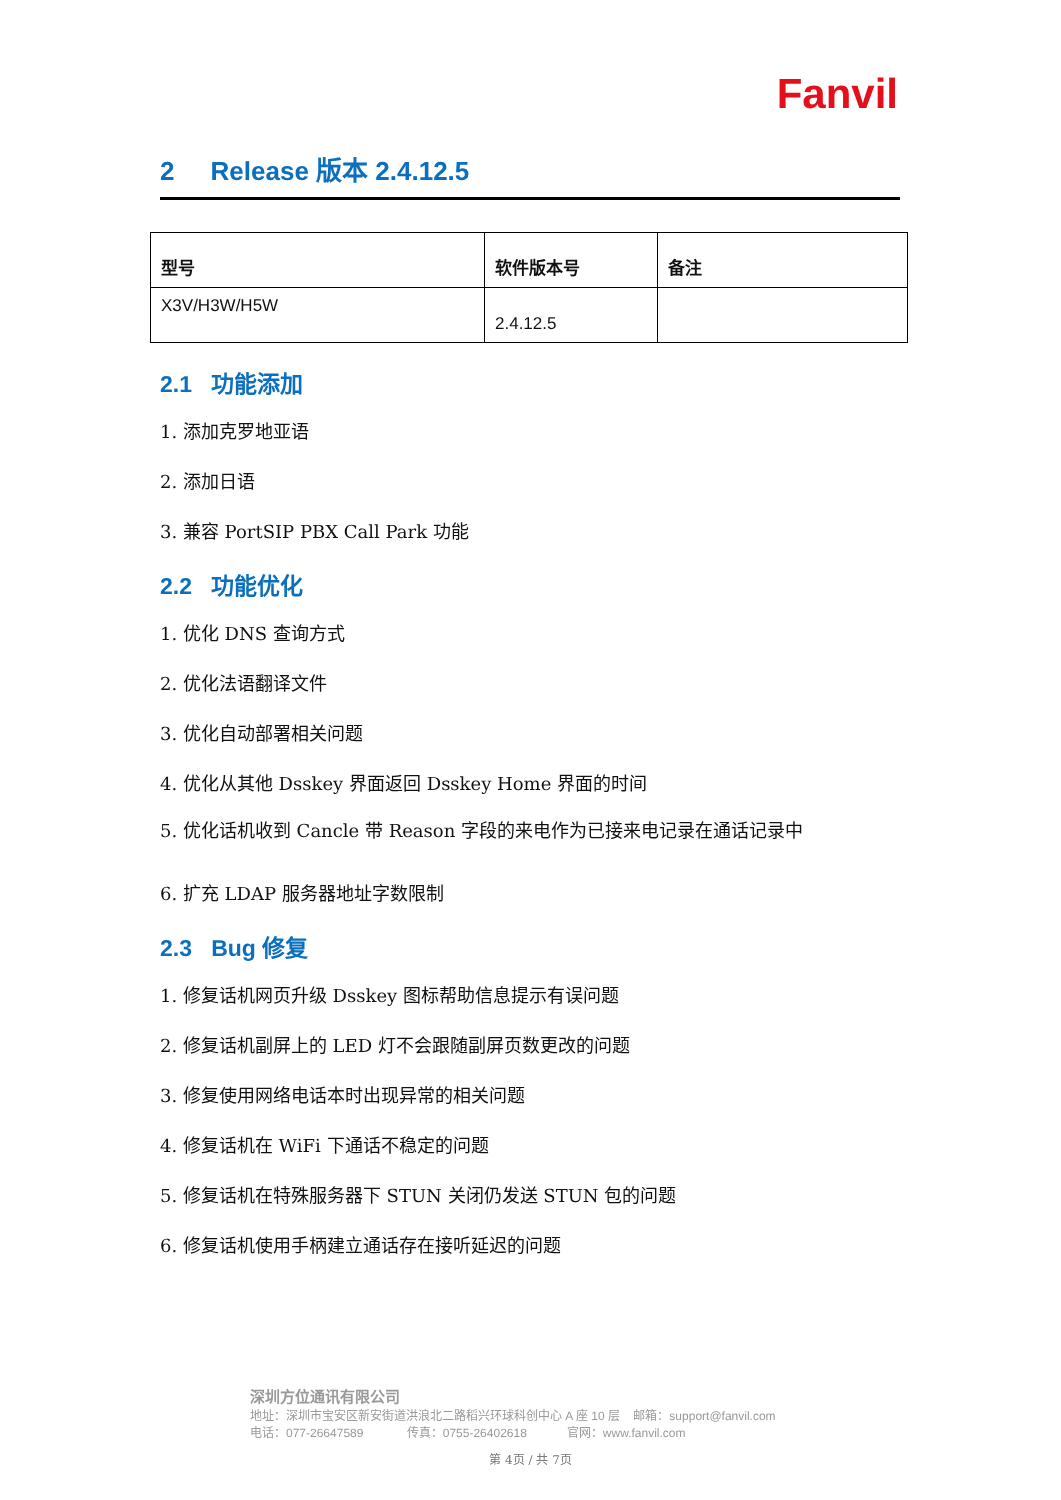Fanvil
2 Release 版本 2.4.12.5
| 型号 | 软件版本号 | 备注 |
| --- | --- | --- |
| X3V/H3W/H5W | 2.4.12.5 | |
2.1 功能添加
1. 添加克罗地亚语
2. 添加日语
3. 兼容 PortSIP PBX Call Park 功能
2.2 功能优化
1. 优化 DNS 查询方式
2. 优化法语翻译文件
3. 优化自动部署相关问题
4. 优化从其他 Dsskey 界面返回 Dsskey Home 界面的时间
5. 优化话机收到 Cancle 带 Reason 字段的来电作为已接来电记录在通话记录中
6. 扩充 LDAP 服务器地址字数限制
2.3 Bug 修复
1. 修复话机网页升级 Dsskey 图标帮助信息提示有误问题
2. 修复话机副屏上的 LED 灯不会跟随副屏页数更改的问题
3. 修复使用网络电话本时出现异常的相关问题
4. 修复话机在 WiFi 下通话不稳定的问题
5. 修复话机在特殊服务器下 STUN 关闭仍发送 STUN 包的问题
6. 修复话机使用手柄建立通话存在接听延迟的问题
深圳方位通讯有限公司
地址：深圳市宝安区新安街道洪浪北二路稻兴环球科创中心 A 座 10 层 邮箱：support@fanvil.com
电话：077-26647589 传真：0755-26402618 官网：www.fanvil.com
第 4页 / 共 7页